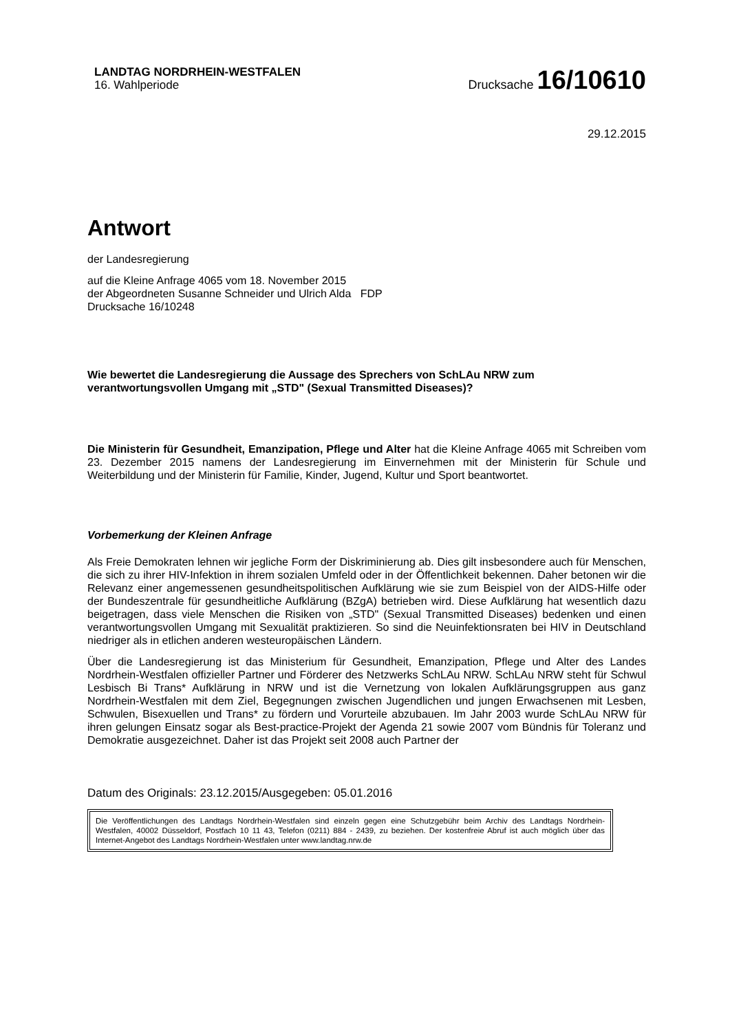LANDTAG NORDRHEIN-WESTFALEN
16. Wahlperiode
Drucksache 16/10610
29.12.2015
Antwort
der Landesregierung
auf die Kleine Anfrage 4065 vom 18. November 2015
der Abgeordneten Susanne Schneider und Ulrich Alda FDP
Drucksache 16/10248
Wie bewertet die Landesregierung die Aussage des Sprechers von SchLAu NRW zum verantwortungsvollen Umgang mit „STD" (Sexual Transmitted Diseases)?
Die Ministerin für Gesundheit, Emanzipation, Pflege und Alter hat die Kleine Anfrage 4065 mit Schreiben vom 23. Dezember 2015 namens der Landesregierung im Einvernehmen mit der Ministerin für Schule und Weiterbildung und der Ministerin für Familie, Kinder, Jugend, Kultur und Sport beantwortet.
Vorbemerkung der Kleinen Anfrage
Als Freie Demokraten lehnen wir jegliche Form der Diskriminierung ab. Dies gilt insbesondere auch für Menschen, die sich zu ihrer HIV-Infektion in ihrem sozialen Umfeld oder in der Öffentlichkeit bekennen. Daher betonen wir die Relevanz einer angemessenen gesundheitspolitischen Aufklärung wie sie zum Beispiel von der AIDS-Hilfe oder der Bundeszentrale für gesundheitliche Aufklärung (BZgA) betrieben wird. Diese Aufklärung hat wesentlich dazu beigetragen, dass viele Menschen die Risiken von „STD" (Sexual Transmitted Diseases) bedenken und einen verantwortungsvollen Umgang mit Sexualität praktizieren. So sind die Neuinfektionsraten bei HIV in Deutschland niedriger als in etlichen anderen westeuropäischen Ländern.
Über die Landesregierung ist das Ministerium für Gesundheit, Emanzipation, Pflege und Alter des Landes Nordrhein-Westfalen offizieller Partner und Förderer des Netzwerks SchLAu NRW. SchLAu NRW steht für Schwul Lesbisch Bi Trans* Aufklärung in NRW und ist die Vernetzung von lokalen Aufklärungsgruppen aus ganz Nordrhein-Westfalen mit dem Ziel, Begegnungen zwischen Jugendlichen und jungen Erwachsenen mit Lesben, Schwulen, Bisexuellen und Trans* zu fördern und Vorurteile abzubauen. Im Jahr 2003 wurde SchLAu NRW für ihren gelungen Einsatz sogar als Best-practice-Projekt der Agenda 21 sowie 2007 vom Bündnis für Toleranz und Demokratie ausgezeichnet. Daher ist das Projekt seit 2008 auch Partner der
Datum des Originals: 23.12.2015/Ausgegeben: 05.01.2016
Die Veröffentlichungen des Landtags Nordrhein-Westfalen sind einzeln gegen eine Schutzgebühr beim Archiv des Landtags Nordrhein-Westfalen, 40002 Düsseldorf, Postfach 10 11 43, Telefon (0211) 884 - 2439, zu beziehen. Der kostenfreie Abruf ist auch möglich über das Internet-Angebot des Landtags Nordrhein-Westfalen unter www.landtag.nrw.de